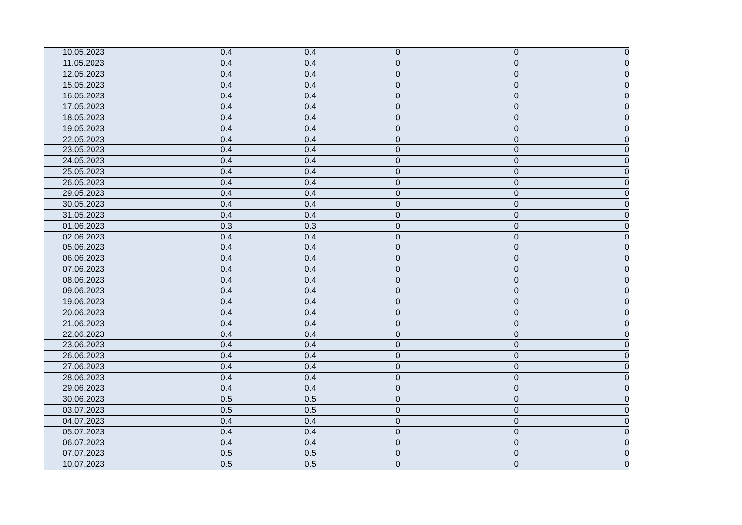| 10.05.2023 | 0.4 | 0.4 | 0 | 0 | 0 |
| 11.05.2023 | 0.4 | 0.4 | 0 | 0 | 0 |
| 12.05.2023 | 0.4 | 0.4 | 0 | 0 | 0 |
| 15.05.2023 | 0.4 | 0.4 | 0 | 0 | 0 |
| 16.05.2023 | 0.4 | 0.4 | 0 | 0 | 0 |
| 17.05.2023 | 0.4 | 0.4 | 0 | 0 | 0 |
| 18.05.2023 | 0.4 | 0.4 | 0 | 0 | 0 |
| 19.05.2023 | 0.4 | 0.4 | 0 | 0 | 0 |
| 22.05.2023 | 0.4 | 0.4 | 0 | 0 | 0 |
| 23.05.2023 | 0.4 | 0.4 | 0 | 0 | 0 |
| 24.05.2023 | 0.4 | 0.4 | 0 | 0 | 0 |
| 25.05.2023 | 0.4 | 0.4 | 0 | 0 | 0 |
| 26.05.2023 | 0.4 | 0.4 | 0 | 0 | 0 |
| 29.05.2023 | 0.4 | 0.4 | 0 | 0 | 0 |
| 30.05.2023 | 0.4 | 0.4 | 0 | 0 | 0 |
| 31.05.2023 | 0.4 | 0.4 | 0 | 0 | 0 |
| 01.06.2023 | 0.3 | 0.3 | 0 | 0 | 0 |
| 02.06.2023 | 0.4 | 0.4 | 0 | 0 | 0 |
| 05.06.2023 | 0.4 | 0.4 | 0 | 0 | 0 |
| 06.06.2023 | 0.4 | 0.4 | 0 | 0 | 0 |
| 07.06.2023 | 0.4 | 0.4 | 0 | 0 | 0 |
| 08.06.2023 | 0.4 | 0.4 | 0 | 0 | 0 |
| 09.06.2023 | 0.4 | 0.4 | 0 | 0 | 0 |
| 19.06.2023 | 0.4 | 0.4 | 0 | 0 | 0 |
| 20.06.2023 | 0.4 | 0.4 | 0 | 0 | 0 |
| 21.06.2023 | 0.4 | 0.4 | 0 | 0 | 0 |
| 22.06.2023 | 0.4 | 0.4 | 0 | 0 | 0 |
| 23.06.2023 | 0.4 | 0.4 | 0 | 0 | 0 |
| 26.06.2023 | 0.4 | 0.4 | 0 | 0 | 0 |
| 27.06.2023 | 0.4 | 0.4 | 0 | 0 | 0 |
| 28.06.2023 | 0.4 | 0.4 | 0 | 0 | 0 |
| 29.06.2023 | 0.4 | 0.4 | 0 | 0 | 0 |
| 30.06.2023 | 0.5 | 0.5 | 0 | 0 | 0 |
| 03.07.2023 | 0.5 | 0.5 | 0 | 0 | 0 |
| 04.07.2023 | 0.4 | 0.4 | 0 | 0 | 0 |
| 05.07.2023 | 0.4 | 0.4 | 0 | 0 | 0 |
| 06.07.2023 | 0.4 | 0.4 | 0 | 0 | 0 |
| 07.07.2023 | 0.5 | 0.5 | 0 | 0 | 0 |
| 10.07.2023 | 0.5 | 0.5 | 0 | 0 | 0 |